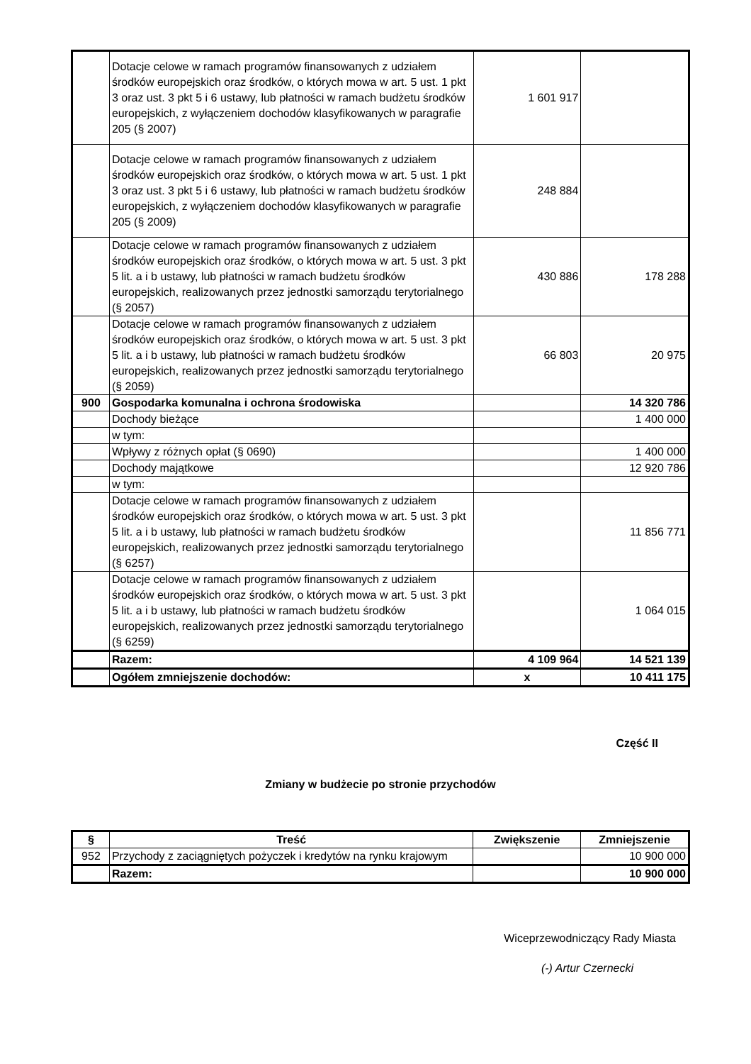| | Dotacje celowe w ramach programów finansowanych z udziałem środków europejskich oraz środków, o których mowa w art. 5 ust. 1 pkt 3 oraz ust. 3 pkt 5 i 6 ustawy, lub płatności w ramach budżetu środków europejskich, z wyłączeniem dochodów klasyfikowanych w paragrafie 205 (§ 2007) | 1 601 917 | |
| | Dotacje celowe w ramach programów finansowanych z udziałem środków europejskich oraz środków, o których mowa w art. 5 ust. 1 pkt 3 oraz ust. 3 pkt 5 i 6 ustawy, lub płatności w ramach budżetu środków europejskich, z wyłączeniem dochodów klasyfikowanych w paragrafie 205 (§ 2009) | 248 884 | |
| | Dotacje celowe w ramach programów finansowanych z udziałem środków europejskich oraz środków, o których mowa w art. 5 ust. 3 pkt 5 lit. a i b ustawy, lub płatności w ramach budżetu środków europejskich, realizowanych przez jednostki samorządu terytorialnego (§ 2057) | 430 886 | 178 288 |
| | Dotacje celowe w ramach programów finansowanych z udziałem środków europejskich oraz środków, o których mowa w art. 5 ust. 3 pkt 5 lit. a i b ustawy, lub płatności w ramach budżetu środków europejskich, realizowanych przez jednostki samorządu terytorialnego (§ 2059) | 66 803 | 20 975 |
| 900 | Gospodarka komunalna i ochrona środowiska | | 14 320 786 |
| | Dochody bieżące | | 1 400 000 |
| | w tym: | | |
| | Wpływy z różnych opłat (§ 0690) | | 1 400 000 |
| | Dochody majątkowe | | 12 920 786 |
| | w tym: | | |
| | Dotacje celowe w ramach programów finansowanych z udziałem środków europejskich oraz środków, o których mowa w art. 5 ust. 3 pkt 5 lit. a i b ustawy, lub płatności w ramach budżetu środków europejskich, realizowanych przez jednostki samorządu terytorialnego (§ 6257) | | 11 856 771 |
| | Dotacje celowe w ramach programów finansowanych z udziałem środków europejskich oraz środków, o których mowa w art. 5 ust. 3 pkt 5 lit. a i b ustawy, lub płatności w ramach budżetu środków europejskich, realizowanych przez jednostki samorządu terytorialnego (§ 6259) | | 1 064 015 |
| | Razem: | 4 109 964 | 14 521 139 |
| | Ogółem zmniejszenie dochodów: | x | 10 411 175 |
Część II
Zmiany w budżecie po stronie przychodów
| § | Treść | Zwiększenie | Zmniejszenie |
| --- | --- | --- | --- |
| 952 | Przychody z zaciągniętych pożyczek i kredytów na rynku krajowym | | 10 900 000 |
| | Razem: | | 10 900 000 |
Wiceprzewodniczący Rady Miasta
(-) Artur Czernecki